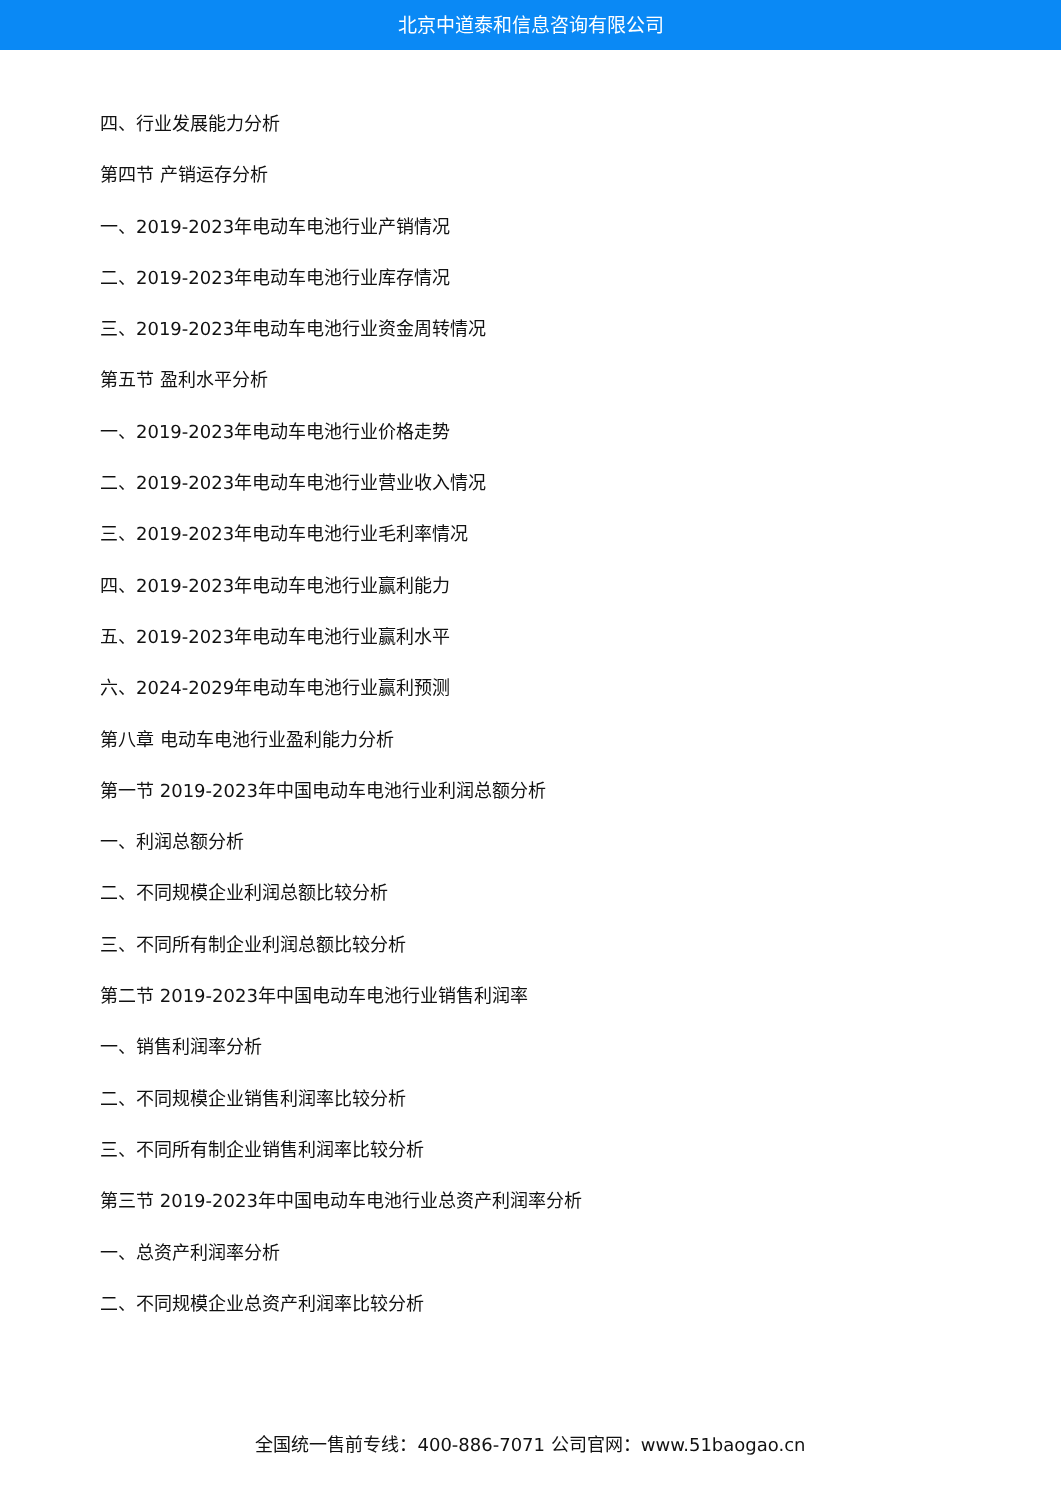北京中道泰和信息咨询有限公司
四、行业发展能力分析
第四节 产销运存分析
一、2019-2023年电动车电池行业产销情况
二、2019-2023年电动车电池行业库存情况
三、2019-2023年电动车电池行业资金周转情况
第五节 盈利水平分析
一、2019-2023年电动车电池行业价格走势
二、2019-2023年电动车电池行业营业收入情况
三、2019-2023年电动车电池行业毛利率情况
四、2019-2023年电动车电池行业赢利能力
五、2019-2023年电动车电池行业赢利水平
六、2024-2029年电动车电池行业赢利预测
第八章 电动车电池行业盈利能力分析
第一节 2019-2023年中国电动车电池行业利润总额分析
一、利润总额分析
二、不同规模企业利润总额比较分析
三、不同所有制企业利润总额比较分析
第二节 2019-2023年中国电动车电池行业销售利润率
一、销售利润率分析
二、不同规模企业销售利润率比较分析
三、不同所有制企业销售利润率比较分析
第三节 2019-2023年中国电动车电池行业总资产利润率分析
一、总资产利润率分析
二、不同规模企业总资产利润率比较分析
全国统一售前专线：400-886-7071 公司官网：www.51baogao.cn